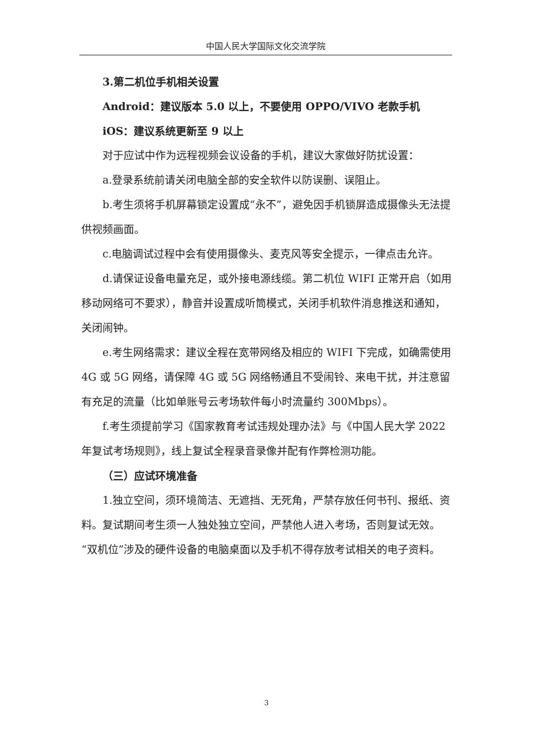中国人民大学国际文化交流学院
3.第二机位手机相关设置
Android：建议版本 5.0 以上，不要使用 OPPO/VIVO 老款手机
iOS：建议系统更新至 9 以上
对于应试中作为远程视频会议设备的手机，建议大家做好防扰设置：
a.登录系统前请关闭电脑全部的安全软件以防误删、误阻止。
b.考生须将手机屏幕锁定设置成“永不”，避免因手机锁屏造成摄像头无法提供视频画面。
c.电脑调试过程中会有使用摄像头、麦克风等安全提示，一律点击允许。
d.请保证设备电量充足，或外接电源线缆。第二机位 WIFI 正常开启（如用移动网络可不要求），静音并设置成听筒模式，关闭手机软件消息推送和通知，关闭闹钟。
e.考生网络需求：建议全程在宽带网络及相应的 WIFI 下完成，如确需使用 4G 或 5G 网络，请保障 4G 或 5G 网络畅通且不受闹铃、来电干扰，并注意留有充足的流量（比如单账号云考场软件每小时流量约 300Mbps）。
f.考生须提前学习《国家教育考试违规处理办法》与《中国人民大学 2022 年复试考场规则》，线上复试全程录音录像并配有作弊检测功能。
（三）应试环境准备
1.独立空间，须环境简洁、无遮挡、无死角，严禁存放任何书刊、报纸、资料。复试期间考生须一人独处独立空间，严禁他人进入考场，否则复试无效。“双机位”涉及的硬件设备的电脑桌面以及手机不得存放考试相关的电子资料。
3